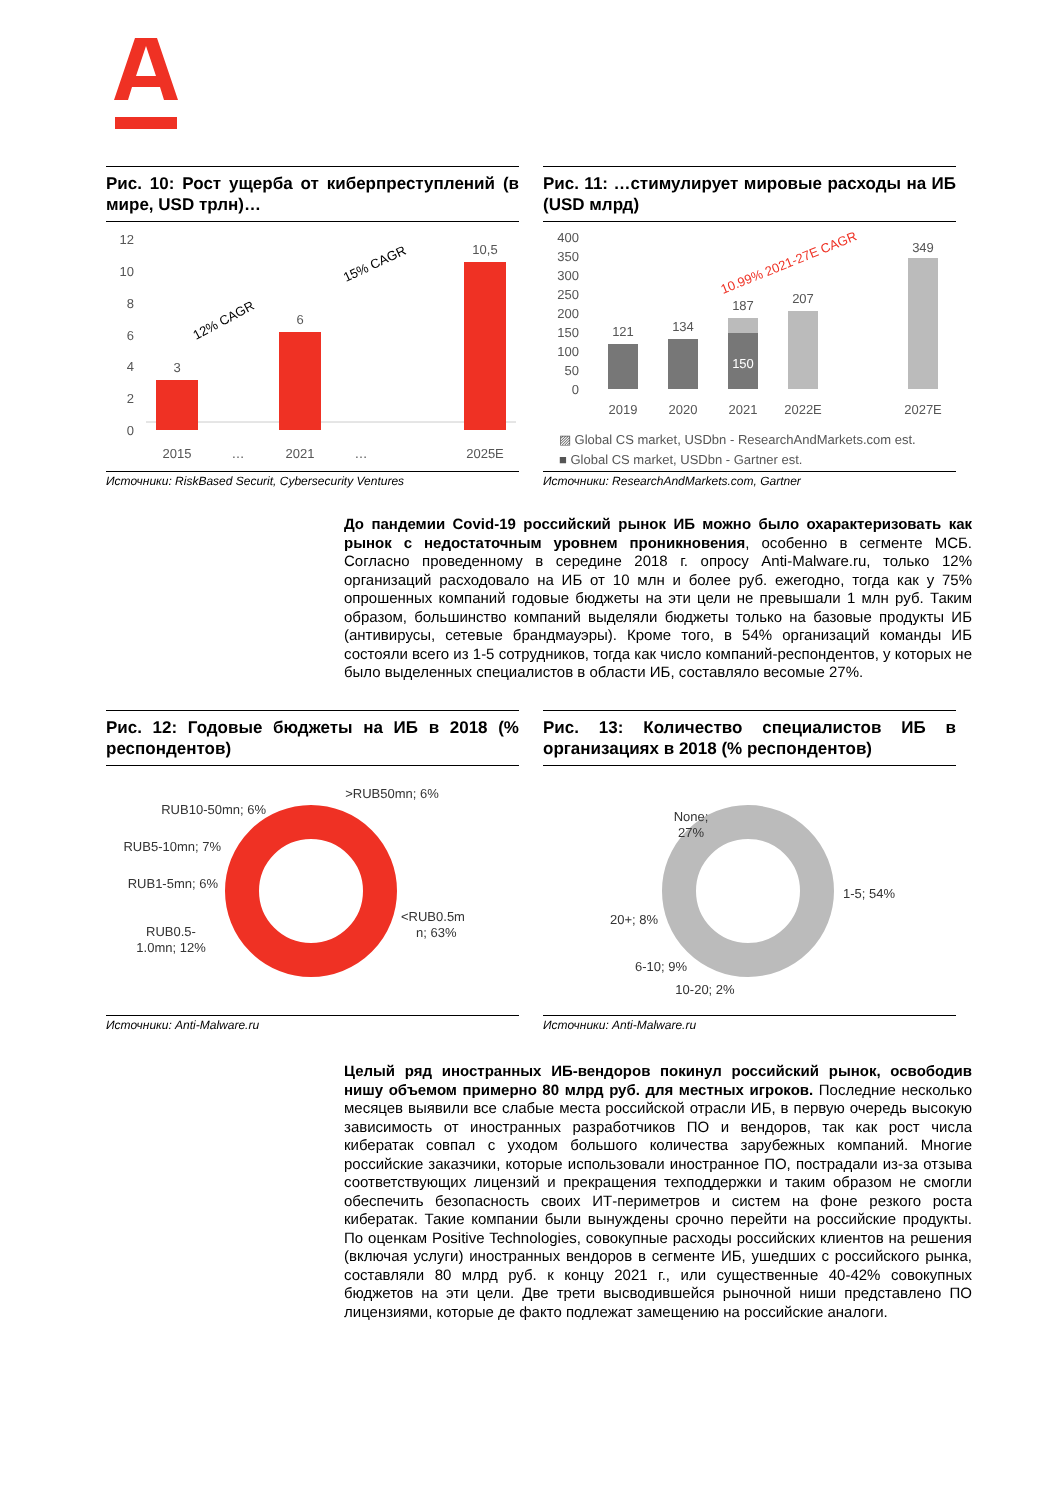Рис. 10: Рост ущерба от киберпреступлений (в мире, USD трлн)…
12
10
8
6
4
2
0
3
6
10,5
2015
…
2021
…
2025E
12% CAGR
15% CAGR
Источники: RiskBased Securit, Cybersecurity Ventures
Рис. 11: …стимулирует мировые расходы на ИБ (USD млрд)
400
350
300
250
200
150
100
50
0
121
134
187
150
207
349
10.99% 2021-27E CAGR
2019
2020
2021
2022E
2027E
▨ Global CS market, USDbn - ResearchAndMarkets.com est.
■ Global CS market, USDbn - Gartner est.
Источники: ResearchAndMarkets.com, Gartner
До пандемии Covid-19 российский рынок ИБ можно было охарактеризовать как рынок с недостаточным уровнем проникновения, особенно в сегменте МСБ. Согласно проведенному в середине 2018 г. опросу Anti-Malware.ru, только 12% организаций расходовало на ИБ от 10 млн и более руб. ежегодно, тогда как у 75% опрошенных компаний годовые бюджеты на эти цели не превышали 1 млн руб. Таким образом, большинство компаний выделяли бюджеты только на базовые продукты ИБ (антивирусы, сетевые брандмауэры). Кроме того, в 54% организаций команды ИБ состояли всего из 1-5 сотрудников, тогда как число компаний-респондентов, у которых не было выделенных специалистов в области ИБ, составляло весомые 27%.
Рис. 12: Годовые бюджеты на ИБ в 2018 (% респондентов)
>RUB50mn; 6%
RUB10-50mn; 6%
RUB5-10mn; 7%
RUB1-5mn; 6%
RUB0.5-
1.0mn; 12%
<RUB0.5m
n; 63%
Источники: Anti-Malware.ru
Рис. 13: Количество специалистов ИБ в организациях в 2018 (% респондентов)
None;
27%
1-5; 54%
20+; 8%
6-10; 9%
10-20; 2%
Источники: Anti-Malware.ru
Целый ряд иностранных ИБ-вендоров покинул российский рынок, освободив нишу объемом примерно 80 млрд руб. для местных игроков. Последние несколько месяцев выявили все слабые места российской отрасли ИБ, в первую очередь высокую зависимость от иностранных разработчиков ПО и вендоров, так как рост числа кибератак совпал с уходом большого количества зарубежных компаний. Многие российские заказчики, которые использовали иностранное ПО, пострадали из-за отзыва соответствующих лицензий и прекращения техподдержки и таким образом не смогли обеспечить безопасность своих ИТ-периметров и систем на фоне резкого роста кибератак. Такие компании были вынуждены срочно перейти на российские продукты. По оценкам Positive Technologies, совокупные расходы российских клиентов на решения (включая услуги) иностранных вендоров в сегменте ИБ, ушедших с российского рынка, составляли 80 млрд руб. к концу 2021 г., или существенные 40-42% совокупных бюджетов на эти цели. Две трети высводившейся рыночной ниши представлено ПО лицензиями, которые де факто подлежат замещению на российские аналоги.